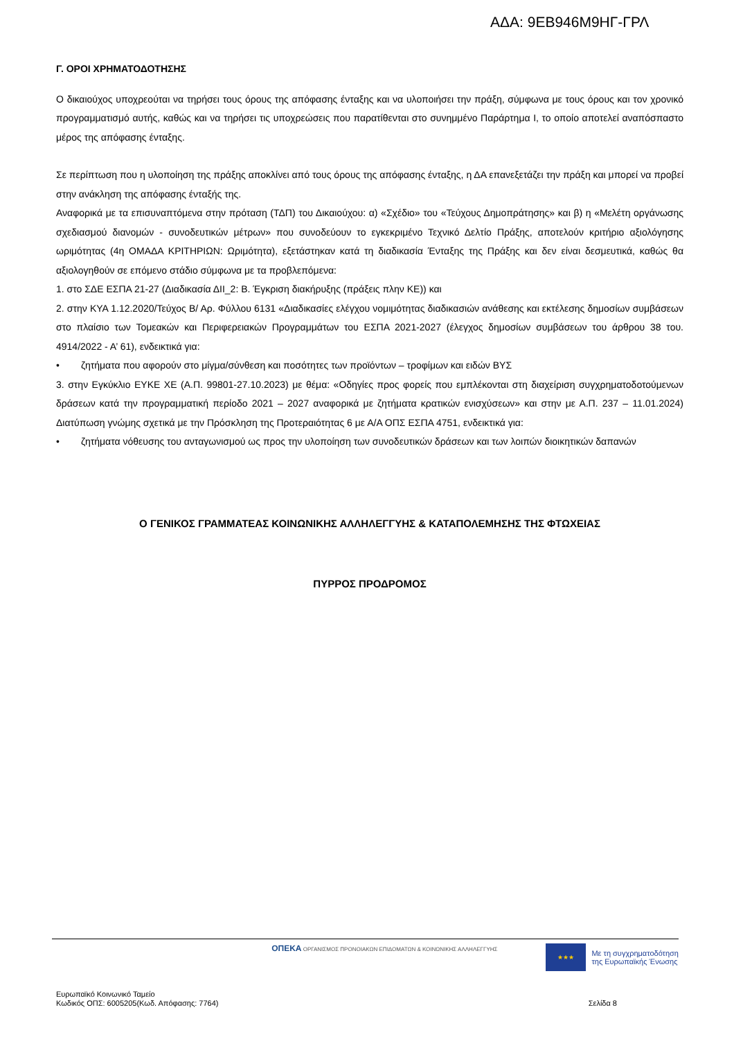ΑΔΑ: 9ΕΒ946Μ9ΗΓ-ΓΡΛ
Γ. ΟΡΟΙ ΧΡΗΜΑΤΟΔΟΤΗΣΗΣ
Ο δικαιούχος υποχρεούται να τηρήσει τους όρους της απόφασης ένταξης και να υλοποιήσει την πράξη, σύμφωνα με τους όρους και τον χρονικό προγραμματισμό αυτής, καθώς και να τηρήσει τις υποχρεώσεις που παρατίθενται στο συνημμένο Παράρτημα Ι, το οποίο αποτελεί αναπόσπαστο μέρος της απόφασης ένταξης.
Σε περίπτωση που η υλοποίηση της πράξης αποκλίνει από τους όρους της απόφασης ένταξης, η ΔΑ επανεξετάζει την πράξη και μπορεί να προβεί στην ανάκληση της απόφασης ένταξής της.
Αναφορικά με τα επισυναπτόμενα στην πρόταση (ΤΔΠ) του Δικαιούχου: α) «Σχέδιο» του «Τεύχους Δημοπράτησης» και β) η «Μελέτη οργάνωσης σχεδιασμού διανομών - συνοδευτικών μέτρων» που συνοδεύουν το εγκεκριμένο Τεχνικό Δελτίο Πράξης, αποτελούν κριτήριο αξιολόγησης ωριμότητας (4η ΟΜΑΔΑ ΚΡΙΤΗΡΙΩΝ: Ωριμότητα), εξετάστηκαν κατά τη διαδικασία Ένταξης της Πράξης και δεν είναι δεσμευτικά, καθώς θα αξιολογηθούν σε επόμενο στάδιο σύμφωνα με τα προβλεπόμενα:
1. στο ΣΔΕ ΕΣΠΑ 21-27 (Διαδικασία ΔΙΙ_2: Β. Έγκριση διακήρυξης (πράξεις πλην ΚΕ)) και
2. στην ΚΥΑ 1.12.2020/Τεύχος Β/ Αρ. Φύλλου 6131 «Διαδικασίες ελέγχου νομιμότητας διαδικασιών ανάθεσης και εκτέλεσης δημοσίων συμβάσεων στο πλαίσιο των Τομεακών και Περιφερειακών Προγραμμάτων του ΕΣΠΑ 2021-2027 (έλεγχος δημοσίων συμβάσεων του άρθρου 38 του. 4914/2022 - Α’ 61), ενδεικτικά για:
• ζητήματα που αφορούν στο μίγμα/σύνθεση και ποσότητες των προϊόντων – τροφίμων και ειδών ΒΥΣ
3. στην Εγκύκλιο ΕΥΚΕ ΧΕ (Α.Π. 99801-27.10.2023) με θέμα: «Οδηγίες προς φορείς που εμπλέκονται στη διαχείριση συγχρηματοδοτούμενων δράσεων κατά την προγραμματική περίοδο 2021 – 2027 αναφορικά με ζητήματα κρατικών ενισχύσεων» και στην με Α.Π. 237 – 11.01.2024) Διατύπωση γνώμης σχετικά με την Πρόσκληση της Προτεραιότητας 6 με Α/Α ΟΠΣ ΕΣΠΑ 4751, ενδεικτικά για:
• ζητήματα νόθευσης του ανταγωνισμού ως προς την υλοποίηση των συνοδευτικών δράσεων και των λοιπών διοικητικών δαπανών
Ο ΓΕΝΙΚΟΣ ΓΡΑΜΜΑΤΕΑΣ ΚΟΙΝΩΝΙΚΗΣ ΑΛΛΗΛΕΓΓΥΗΣ & ΚΑΤΑΠΟΛΕΜΗΣΗΣ ΤΗΣ ΦΤΩΧΕΙΑΣ
ΠΥΡΡΟΣ ΠΡΟΔΡΟΜΟΣ
ΟΠΕΚΑ ΟΡΓΑΝΙΣΜΟΣ ΠΡΟΝΟΙΑΚΩΝ ΕΠΙΔΟΜΑΤΩΝ & ΚΟΙΝΩΝΙΚΗΣ ΑΛΛΗΛΕΓΓΥΗΣ
★★★
Με τη συγχρηματοδότηση
της Ευρωπαϊκής Ένωσης
Ευρωπαϊκό Κοινωνικό Ταμείο
Κωδικός ΟΠΣ: 6005205(Κωδ. Απόφασης: 7764)
Σελίδα 8